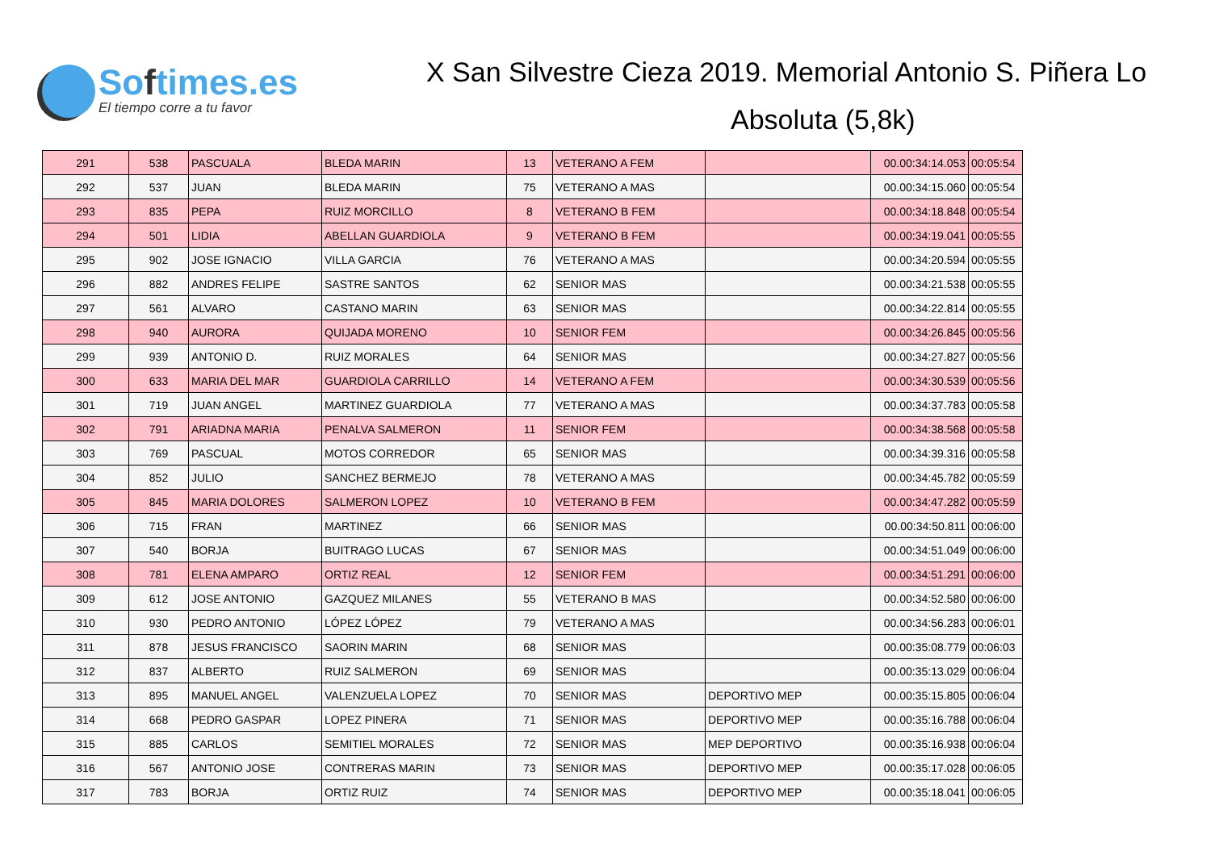Softimes.es
El tiempo corre a tu favor
X San Silvestre Cieza 2019. Memorial Antonio S. Piñera Lo
Absoluta (5,8k)
| 291 | 538 | PASCUALA | BLEDA MARIN | 13 | VETERANO A FEM | | 00.00:34:14.053 | 00:05:54 |
| 292 | 537 | JUAN | BLEDA MARIN | 75 | VETERANO A MAS | | 00.00:34:15.060 | 00:05:54 |
| 293 | 835 | PEPA | RUIZ MORCILLO | 8 | VETERANO B FEM | | 00.00:34:18.848 | 00:05:54 |
| 294 | 501 | LIDIA | ABELLAN GUARDIOLA | 9 | VETERANO B FEM | | 00.00:34:19.041 | 00:05:55 |
| 295 | 902 | JOSE IGNACIO | VILLA GARCIA | 76 | VETERANO A MAS | | 00.00:34:20.594 | 00:05:55 |
| 296 | 882 | ANDRES FELIPE | SASTRE SANTOS | 62 | SENIOR MAS | | 00.00:34:21.538 | 00:05:55 |
| 297 | 561 | ALVARO | CASTANO MARIN | 63 | SENIOR MAS | | 00.00:34:22.814 | 00:05:55 |
| 298 | 940 | AURORA | QUIJADA MORENO | 10 | SENIOR FEM | | 00.00:34:26.845 | 00:05:56 |
| 299 | 939 | ANTONIO D. | RUIZ MORALES | 64 | SENIOR MAS | | 00.00:34:27.827 | 00:05:56 |
| 300 | 633 | MARIA DEL MAR | GUARDIOLA CARRILLO | 14 | VETERANO A FEM | | 00.00:34:30.539 | 00:05:56 |
| 301 | 719 | JUAN ANGEL | MARTINEZ GUARDIOLA | 77 | VETERANO A MAS | | 00.00:34:37.783 | 00:05:58 |
| 302 | 791 | ARIADNA MARIA | PENALVA SALMERON | 11 | SENIOR FEM | | 00.00:34:38.568 | 00:05:58 |
| 303 | 769 | PASCUAL | MOTOS CORREDOR | 65 | SENIOR MAS | | 00.00:34:39.316 | 00:05:58 |
| 304 | 852 | JULIO | SANCHEZ BERMEJO | 78 | VETERANO A MAS | | 00.00:34:45.782 | 00:05:59 |
| 305 | 845 | MARIA DOLORES | SALMERON LOPEZ | 10 | VETERANO B FEM | | 00.00:34:47.282 | 00:05:59 |
| 306 | 715 | FRAN | MARTINEZ | 66 | SENIOR MAS | | 00.00:34:50.811 | 00:06:00 |
| 307 | 540 | BORJA | BUITRAGO LUCAS | 67 | SENIOR MAS | | 00.00:34:51.049 | 00:06:00 |
| 308 | 781 | ELENA AMPARO | ORTIZ REAL | 12 | SENIOR FEM | | 00.00:34:51.291 | 00:06:00 |
| 309 | 612 | JOSE ANTONIO | GAZQUEZ MILANES | 55 | VETERANO B MAS | | 00.00:34:52.580 | 00:06:00 |
| 310 | 930 | PEDRO ANTONIO | LÓPEZ LÓPEZ | 79 | VETERANO A MAS | | 00.00:34:56.283 | 00:06:01 |
| 311 | 878 | JESUS FRANCISCO | SAORIN MARIN | 68 | SENIOR MAS | | 00.00:35:08.779 | 00:06:03 |
| 312 | 837 | ALBERTO | RUIZ SALMERON | 69 | SENIOR MAS | | 00.00:35:13.029 | 00:06:04 |
| 313 | 895 | MANUEL ANGEL | VALENZUELA LOPEZ | 70 | SENIOR MAS | DEPORTIVO MEP | 00.00:35:15.805 | 00:06:04 |
| 314 | 668 | PEDRO GASPAR | LOPEZ PINERA | 71 | SENIOR MAS | DEPORTIVO MEP | 00.00:35:16.788 | 00:06:04 |
| 315 | 885 | CARLOS | SEMITIEL MORALES | 72 | SENIOR MAS | MEP DEPORTIVO | 00.00:35:16.938 | 00:06:04 |
| 316 | 567 | ANTONIO JOSE | CONTRERAS MARIN | 73 | SENIOR MAS | DEPORTIVO MEP | 00.00:35:17.028 | 00:06:05 |
| 317 | 783 | BORJA | ORTIZ RUIZ | 74 | SENIOR MAS | DEPORTIVO MEP | 00.00:35:18.041 | 00:06:05 |